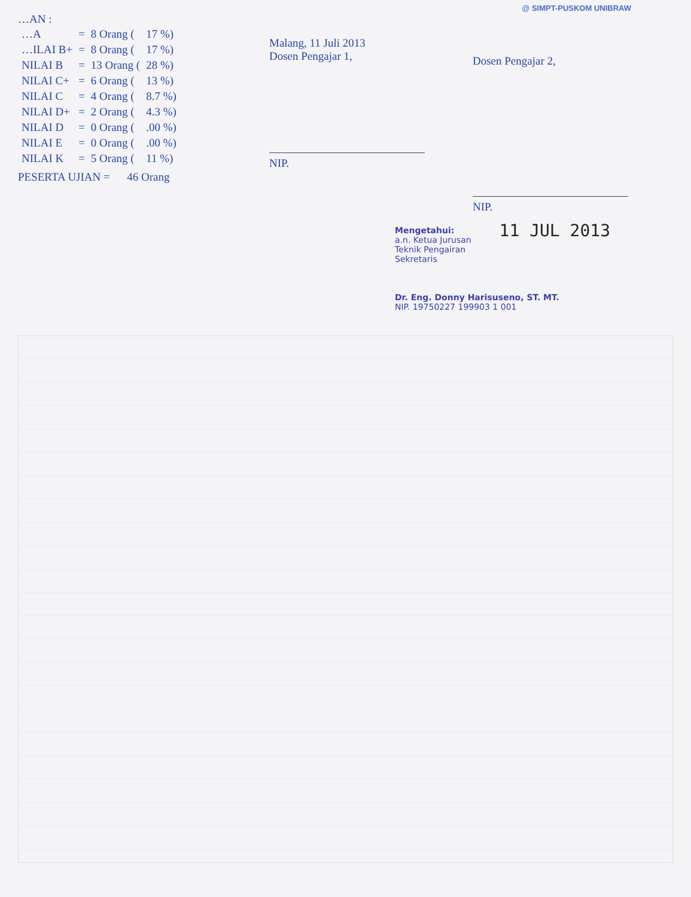@ SIMPT-PUSKOM UNIBRAW
…AN :
| …A | = | 8 Orang ( | 17 %) |
| …ILAI B+ | = | 8 Orang ( | 17 %) |
| NILAI B | = | 13 Orang ( | 28 %) |
| NILAI C+ | = | 6 Orang ( | 13 %) |
| NILAI C | = | 4 Orang ( | 8.7 %) |
| NILAI D+ | = | 2 Orang ( | 4.3 %) |
| NILAI D | = | 0 Orang ( | .00 %) |
| NILAI E | = | 0 Orang ( | .00 %) |
| NILAI K | = | 5 Orang ( | 11 %) |
PESERTA UJIAN = 46 Orang
Malang, 11 Juli 2013
Dosen Pengajar 1,
NIP.
Dosen Pengajar 2,
NIP.
11 JUL 2013 Mengetahui:
a.n. Ketua Jurusan Teknik Pengairan
Sekretaris
Dr. Eng. Donny Harisuseno, ST. MT.
NIP. 19750227 199903 1 001